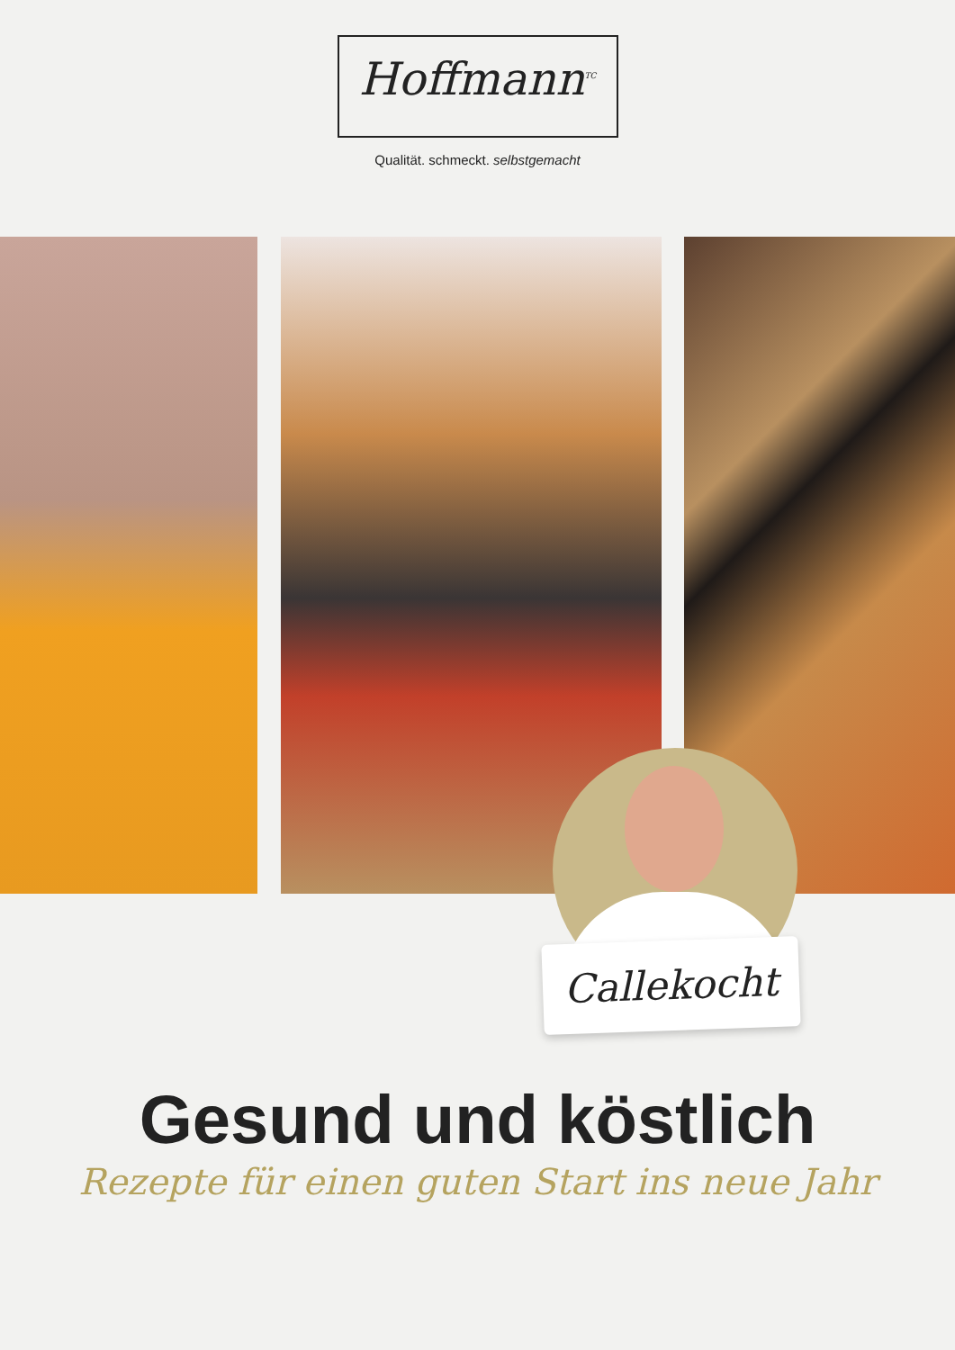Hoffmann<sup>TC</sup>
Qualität. schmeckt. selbstgemacht
Callekocht
Gesund und köstlich
Rezepte für einen guten Start ins neue Jahr